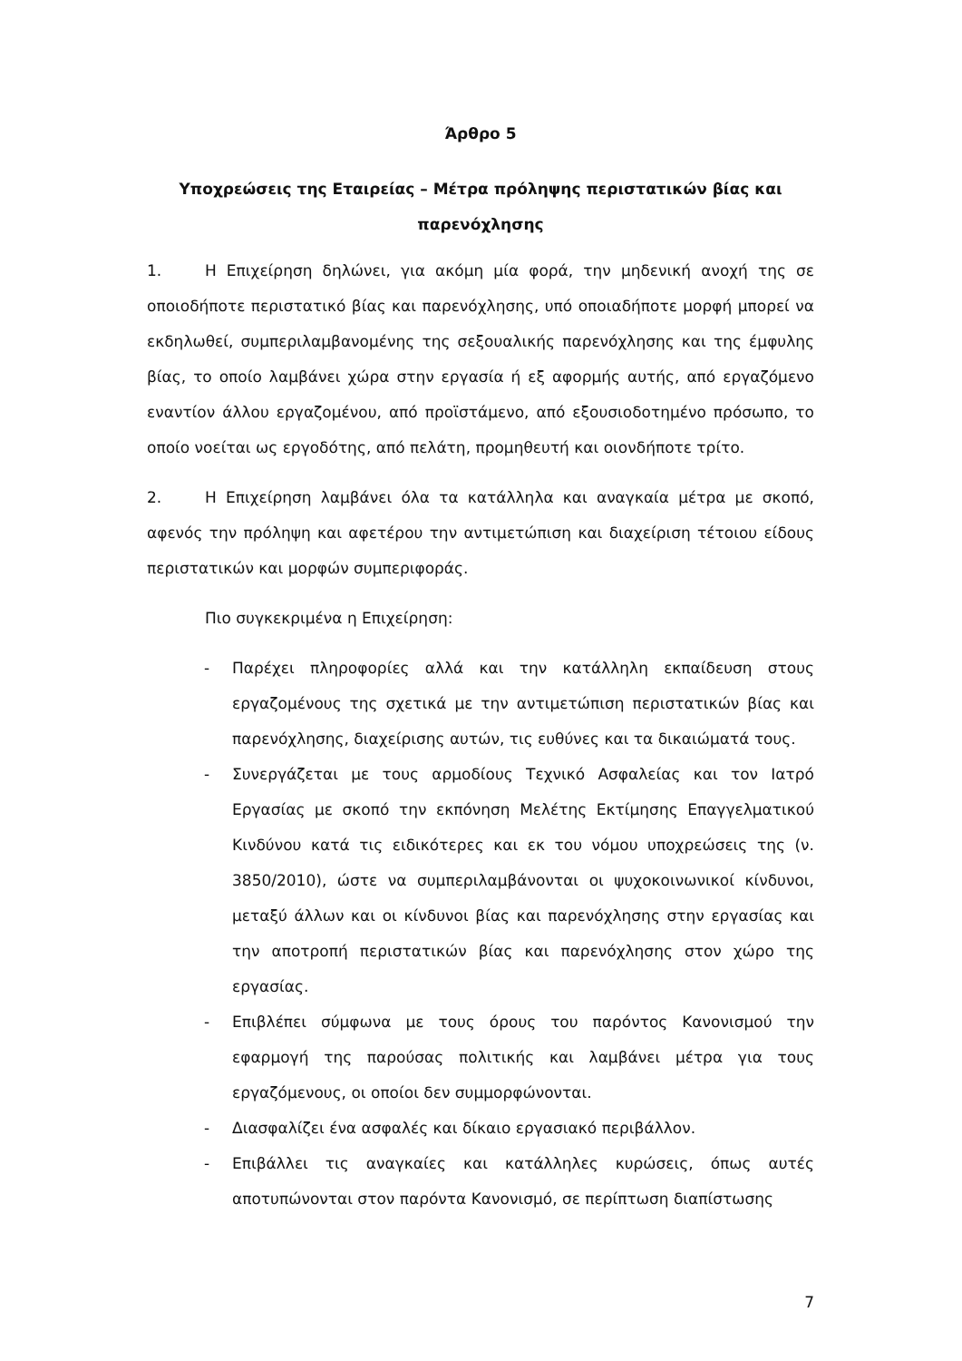Άρθρο 5
Υποχρεώσεις της Εταιρείας – Μέτρα πρόληψης περιστατικών βίας και παρενόχλησης
1. Η Επιχείρηση δηλώνει, για ακόμη μία φορά, την μηδενική ανοχή της σε οποιοδήποτε περιστατικό βίας και παρενόχλησης, υπό οποιαδήποτε μορφή μπορεί να εκδηλωθεί, συμπεριλαμβανομένης της σεξουαλικής παρενόχλησης και της έμφυλης βίας, το οποίο λαμβάνει χώρα στην εργασία ή εξ αφορμής αυτής, από εργαζόμενο εναντίον άλλου εργαζομένου, από προϊστάμενο, από εξουσιοδοτημένο πρόσωπο, το οποίο νοείται ως εργοδότης, από πελάτη, προμηθευτή και οιονδήποτε τρίτο.
2. Η Επιχείρηση λαμβάνει όλα τα κατάλληλα και αναγκαία μέτρα με σκοπό, αφενός την πρόληψη και αφετέρου την αντιμετώπιση και διαχείριση τέτοιου είδους περιστατικών και μορφών συμπεριφοράς.
Πιο συγκεκριμένα η Επιχείρηση:
- Παρέχει πληροφορίες αλλά και την κατάλληλη εκπαίδευση στους εργαζομένους της σχετικά με την αντιμετώπιση περιστατικών βίας και παρενόχλησης, διαχείρισης αυτών, τις ευθύνες και τα δικαιώματά τους.
- Συνεργάζεται με τους αρμοδίους Τεχνικό Ασφαλείας και τον Ιατρό Εργασίας με σκοπό την εκπόνηση Μελέτης Εκτίμησης Επαγγελματικού Κινδύνου κατά τις ειδικότερες και εκ του νόμου υποχρεώσεις της (ν. 3850/2010), ώστε να συμπεριλαμβάνονται οι ψυχοκοινωνικοί κίνδυνοι, μεταξύ άλλων και οι κίνδυνοι βίας και παρενόχλησης στην εργασίας και την αποτροπή περιστατικών βίας και παρενόχλησης στον χώρο της εργασίας.
- Επιβλέπει σύμφωνα με τους όρους του παρόντος Κανονισμού την εφαρμογή της παρούσας πολιτικής και λαμβάνει μέτρα για τους εργαζόμενους, οι οποίοι δεν συμμορφώνονται.
- Διασφαλίζει ένα ασφαλές και δίκαιο εργασιακό περιβάλλον.
- Επιβάλλει τις αναγκαίες και κατάλληλες κυρώσεις, όπως αυτές αποτυπώνονται στον παρόντα Κανονισμό, σε περίπτωση διαπίστωσης
7